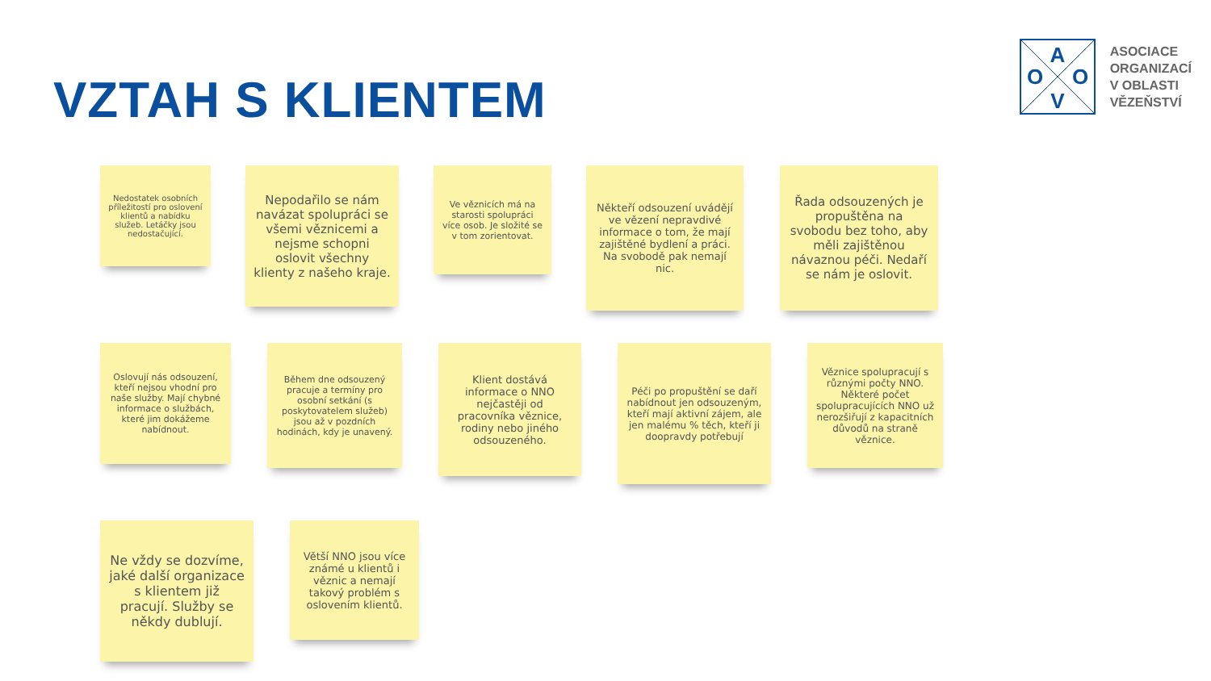VZTAH S KLIENTEM
A
O
O
V
ASOCIACE
ORGANIZACÍ
V OBLASTI
VĚZEŇSTVÍ
Nedostatek osobních příležitostí pro oslovení klientů a nabídku služeb. Letáčky jsou nedostačující.
Nepodařilo se nám navázat spolupráci se všemi věznicemi a nejsme schopni oslovit všechny klienty z našeho kraje.
Ve věznicích má na starosti spolupráci více osob. Je složité se v tom zorientovat.
Někteří odsouzení uvádějí ve vězení nepravdivé informace o tom, že mají zajištěné bydlení a práci. Na svobodě pak nemají nic.
Řada odsouzených je propuštěna na svobodu bez toho, aby měli zajištěnou návaznou péči. Nedaří se nám je oslovit.
Oslovují nás odsouzení, kteří nejsou vhodní pro naše služby. Mají chybné informace o službách, které jim dokážeme nabídnout.
Během dne odsouzený pracuje a termíny pro osobní setkání (s poskytovatelem služeb) jsou až v pozdních hodinách, kdy je unavený.
Klient dostává informace o NNO nejčastěji od pracovníka věznice, rodiny nebo jiného odsouzeného.
Péči po propuštění se daří nabídnout jen odsouzeným, kteří mají aktivní zájem, ale jen malému % těch, kteří ji doopravdy potřebují
Věznice spolupracují s různými počty NNO. Některé počet spolupracujících NNO už nerozšiřují z kapacitních důvodů na straně věznice.
Ne vždy se dozvíme, jaké další organizace s klientem již pracují. Služby se někdy dublují.
Větší NNO jsou více známé u klientů i věznic a nemají takový problém s oslovením klientů.